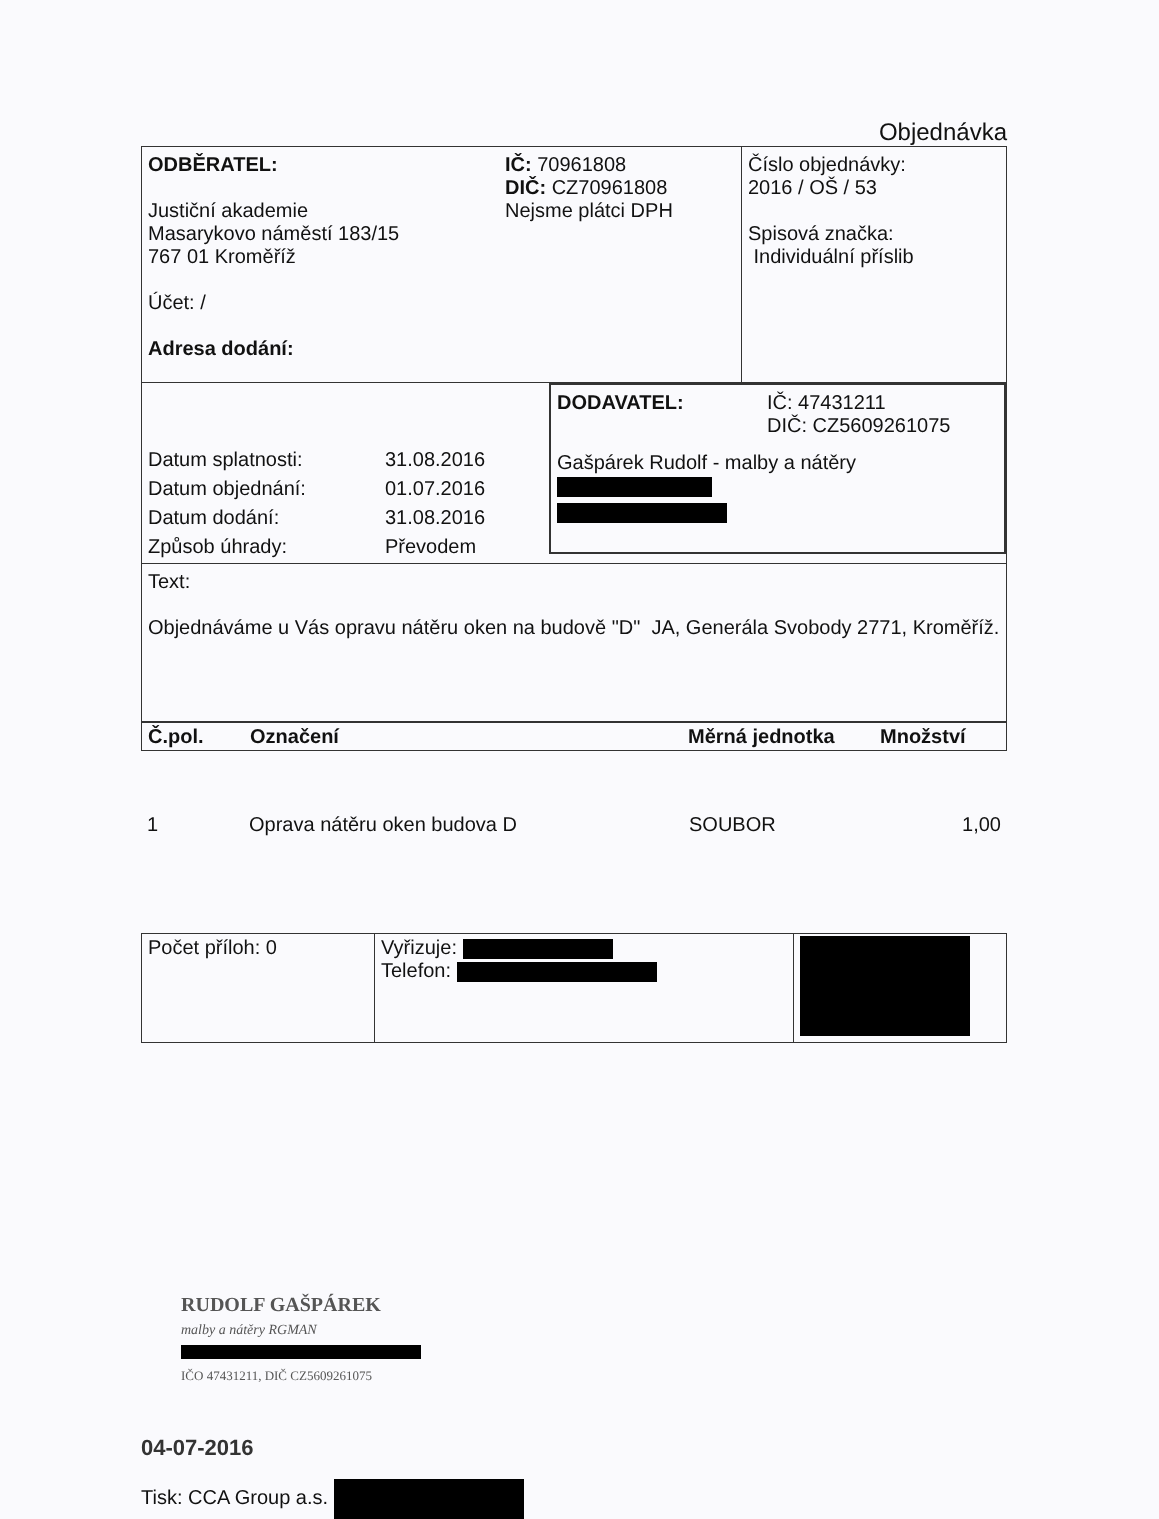Objednávka
ODBĚRATEL:
Justiční akademie
Masarykovo náměstí 183/15
767 01 Kroměříž
Účet: /
Adresa dodání:
IČ: 70961808
DIČ: CZ70961808
Nejsme plátci DPH
Číslo objednávky:
2016 / OŠ / 53
Spisová značka:
Individuální příslib
| Datum splatnosti: | 31.08.2016 |
| Datum objednání: | 01.07.2016 |
| Datum dodání: | 31.08.2016 |
| Způsob úhrady: | Převodem |
DODAVATEL: IČ: 47431211
DIČ: CZ5609261075
Gašpárek Rudolf - malby a nátěry
Text:
Objednáváme u Vás opravu nátěru oken na budově "D" JA, Generála Svobody 2771, Kroměříž.
| Č.pol. | Označení | Měrná jednotka | Množství |
| --- | --- | --- | --- |
| 1 | Oprava nátěru oken budova D | SOUBOR | 1,00 |
| Počet příloh: 0 | Vyřizuje: Telefon: | |
RUDOLF GAŠPÁREK
malby a nátěry RGMAN
IČO 47431211, DIČ CZ5609261075
04-07-2016
Tisk: CCA Group a.s.